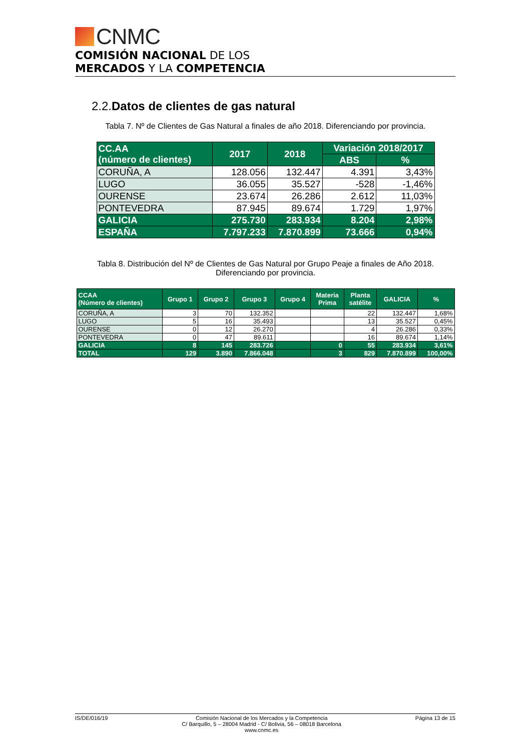CNMC
COMISIÓN NACIONAL DE LOS
MERCADOS Y LA COMPETENCIA
2.2.Datos de clientes de gas natural
Tabla 7. Nº de Clientes de Gas Natural a finales de año 2018. Diferenciando por provincia.
| CC.AA (número de clientes) | 2017 | 2018 | Variación 2018/2017 | |
| --- | --- | --- | --- | --- |
| | | | ABS | % |
| CORUÑA, A | 128.056 | 132.447 | 4.391 | 3,43% |
| LUGO | 36.055 | 35.527 | -528 | -1,46% |
| OURENSE | 23.674 | 26.286 | 2.612 | 11,03% |
| PONTEVEDRA | 87.945 | 89.674 | 1.729 | 1,97% |
| GALICIA | 275.730 | 283.934 | 8.204 | 2,98% |
| ESPAÑA | 7.797.233 | 7.870.899 | 73.666 | 0,94% |
Tabla 8. Distribución del Nº de Clientes de Gas Natural por Grupo Peaje a finales de Año 2018.
Diferenciando por provincia.
| CCAA (Número de clientes) | Grupo 1 | Grupo 2 | Grupo 3 | Grupo 4 | Materia Prima | Planta satélite | GALICIA | % |
| --- | --- | --- | --- | --- | --- | --- | --- | --- |
| CORUÑA, A | 3 | 70 | 132.352 | | | 22 | 132.447 | 1,68% |
| LUGO | 5 | 16 | 35.493 | | | 13 | 35.527 | 0,45% |
| OURENSE | 0 | 12 | 26.270 | | | 4 | 26.286 | 0,33% |
| PONTEVEDRA | 0 | 47 | 89.611 | | | 16 | 89.674 | 1,14% |
| GALICIA | 8 | 145 | 283.726 | | 0 | 55 | 283.934 | 3,61% |
| TOTAL | 129 | 3.890 | 7.866.048 | | 3 | 829 | 7.870.899 | 100,00% |
IS/DE/016/19 Comisión Nacional de los Mercados y la Competencia
C/ Barquillo, 5 – 28004 Madrid - C/ Bolivia, 56 – 08018 Barcelona
www.cnmc.es Página 13 de 15